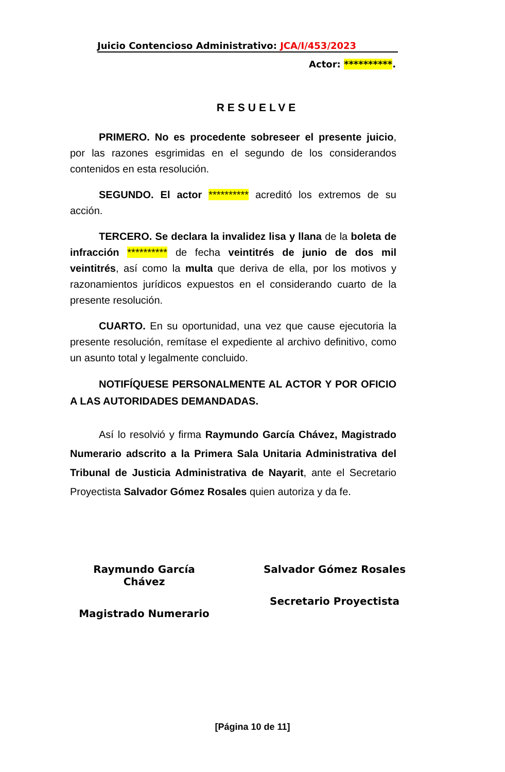Juicio Contencioso Administrativo: JCA/I/453/2023
Actor: **********.
RESUELVE
PRIMERO. No es procedente sobreseer el presente juicio, por las razones esgrimidas en el segundo de los considerandos contenidos en esta resolución.
SEGUNDO. El actor ********** acreditó los extremos de su acción.
TERCERO. Se declara la invalidez lisa y llana de la boleta de infracción ********** de fecha veintitrés de junio de dos mil veintitrés, así como la multa que deriva de ella, por los motivos y razonamientos jurídicos expuestos en el considerando cuarto de la presente resolución.
CUARTO. En su oportunidad, una vez que cause ejecutoria la presente resolución, remítase el expediente al archivo definitivo, como un asunto total y legalmente concluido.
NOTIFÍQUESE PERSONALMENTE AL ACTOR Y POR OFICIO A LAS AUTORIDADES DEMANDADAS.
Así lo resolvió y firma Raymundo García Chávez, Magistrado Numerario adscrito a la Primera Sala Unitaria Administrativa del Tribunal de Justicia Administrativa de Nayarit, ante el Secretario Proyectista Salvador Gómez Rosales quien autoriza y da fe.
Raymundo García Chávez
Magistrado Numerario
Salvador Gómez Rosales
Secretario Proyectista
[Página 10 de 11]